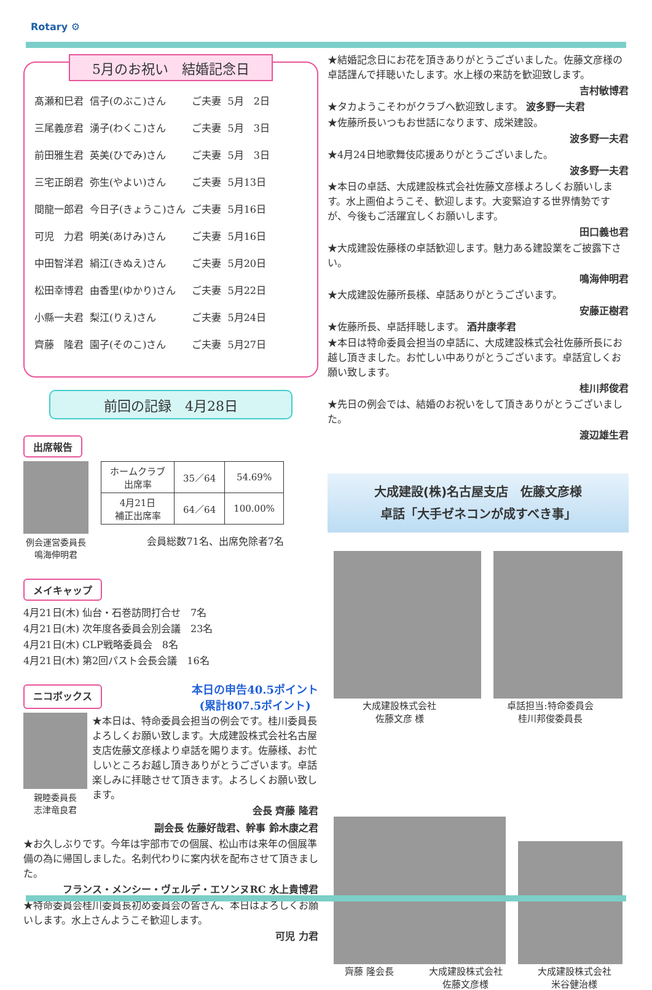Rotary ⚙
5月のお祝い　結婚記念日
| 髙瀬和巳君 | 信子(のぶこ)さん | ご夫妻 | 5月 2日 |
| 三尾義彦君 | 湧子(わくこ)さん | ご夫妻 | 5月 3日 |
| 前田雅生君 | 英美(ひでみ)さん | ご夫妻 | 5月 3日 |
| 三宅正朗君 | 弥生(やよい)さん | ご夫妻 | 5月13日 |
| 間龍一郎君 | 今日子(きょうこ)さん | ご夫妻 | 5月16日 |
| 可児 力君 | 明美(あけみ)さん | ご夫妻 | 5月16日 |
| 中田智洋君 | 絹江(きぬえ)さん | ご夫妻 | 5月20日 |
| 松田幸博君 | 由香里(ゆかり)さん | ご夫妻 | 5月22日 |
| 小縣一夫君 | 梨江(りえ)さん | ご夫妻 | 5月24日 |
| 齊藤 隆君 | 園子(そのこ)さん | ご夫妻 | 5月27日 |
前回の記録　4月28日
出席報告
例会運営委員長
鳴海伸明君
| ホームクラブ 出席率 | 35／64 | 54.69% |
| 4月21日 補正出席率 | 64／64 | 100.00% |
会員総数71名、出席免除者7名
メイキャップ
4月21日(木) 仙台・石巻訪問打合せ　7名
4月21日(木) 次年度各委員会別会議　23名
4月21日(木) CLP戦略委員会　8名
4月21日(木) 第2回パスト会長会議　16名
ニコボックス
本日の申告40.5ポイント
(累計807.5ポイント)
親睦委員長
志津竜良君
★本日は、特命委員会担当の例会です。桂川委員長よろしくお願い致します。大成建設株式会社名古屋支店佐藤文彦様より卓話を賜ります。佐藤様、お忙しいところお越し頂きありがとうございます。卓話楽しみに拝聴させて頂きます。よろしくお願い致します。
会長 齊藤 隆君
副会長 佐藤好哉君、幹事 鈴木康之君
★お久しぶりです。今年は宇部市での個展、松山市は来年の個展準備の為に帰国しました。名刺代わりに案内状を配布させて頂きました。
フランス・メンシー・ヴェルデ・エソンヌRC 水上貴博君
★特命委員会桂川委員長初め委員会の皆さん、本日はよろしくお願いします。水上さんようこそ歓迎します。
可児 力君
★結婚記念日にお花を頂きありがとうございました。佐藤文彦様の卓話謹んで拝聴いたします。水上様の来訪を歓迎致します。
吉村敏博君
★タカようこそわがクラブへ歓迎致します。 波多野一夫君
★佐藤所長いつもお世話になります、成栄建設。
波多野一夫君
★4月24日地歌舞伎応援ありがとうございました。
波多野一夫君
★本日の卓話、大成建設株式会社佐藤文彦様よろしくお願いします。水上画伯ようこそ、歓迎します。大変緊迫する世界情勢ですが、今後もご活躍宜しくお願いします。
田口義也君
★大成建設佐藤様の卓話歓迎します。魅力ある建設業をご披露下さい。
鳴海伸明君
★大成建設佐藤所長様、卓話ありがとうございます。
安藤正樹君
★佐藤所長、卓話拝聴します。 酒井康孝君
★本日は特命委員会担当の卓話に、大成建設株式会社佐藤所長にお越し頂きました。お忙しい中ありがとうございます。卓話宜しくお願い致します。
桂川邦俊君
★先日の例会では、結婚のお祝いをして頂きありがとうございました。
渡辺雄生君
大成建設(株)名古屋支店　佐藤文彦様
卓話「大手ゼネコンが成すべき事」
大成建設株式会社
佐藤文彦 様 卓話担当:特命委員会
桂川邦俊委員長
齊藤 隆会長 大成建設株式会社
佐藤文彦様 大成建設株式会社
米谷健治様